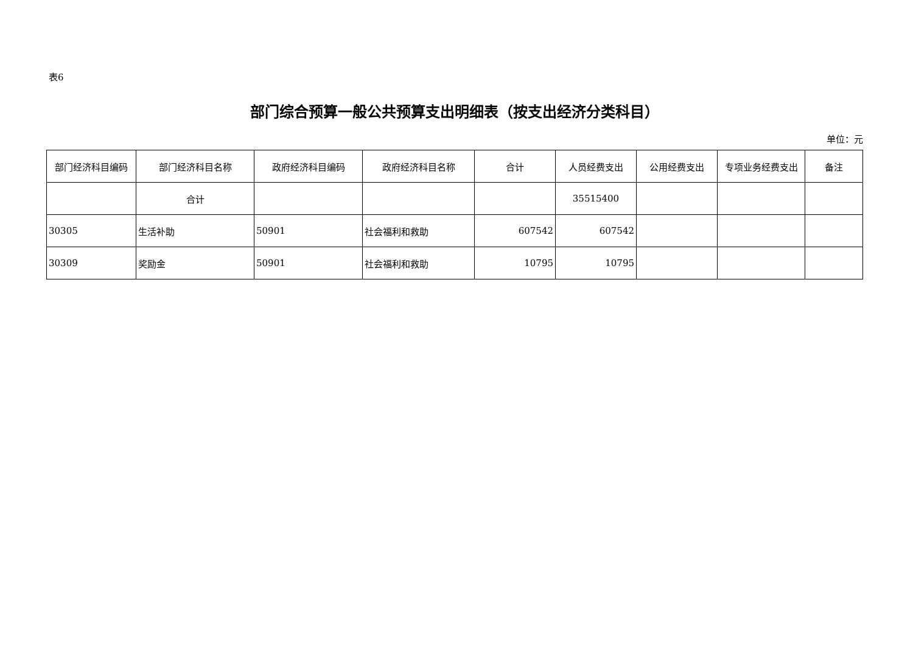表6
部门综合预算一般公共预算支出明细表（按支出经济分类科目）
单位：元
| 部门经济科目编码 | 部门经济科目名称 | 政府经济科目编码 | 政府经济科目名称 | 合计 | 人员经费支出 | 公用经费支出 | 专项业务经费支出 | 备注 |
| --- | --- | --- | --- | --- | --- | --- | --- | --- |
| | 合计 | | | | 35515400 | | | |
| 30305 | 生活补助 | 50901 | 社会福利和救助 | 607542 | 607542 | | | |
| 30309 | 奖励金 | 50901 | 社会福利和救助 | 10795 | 10795 | | | |